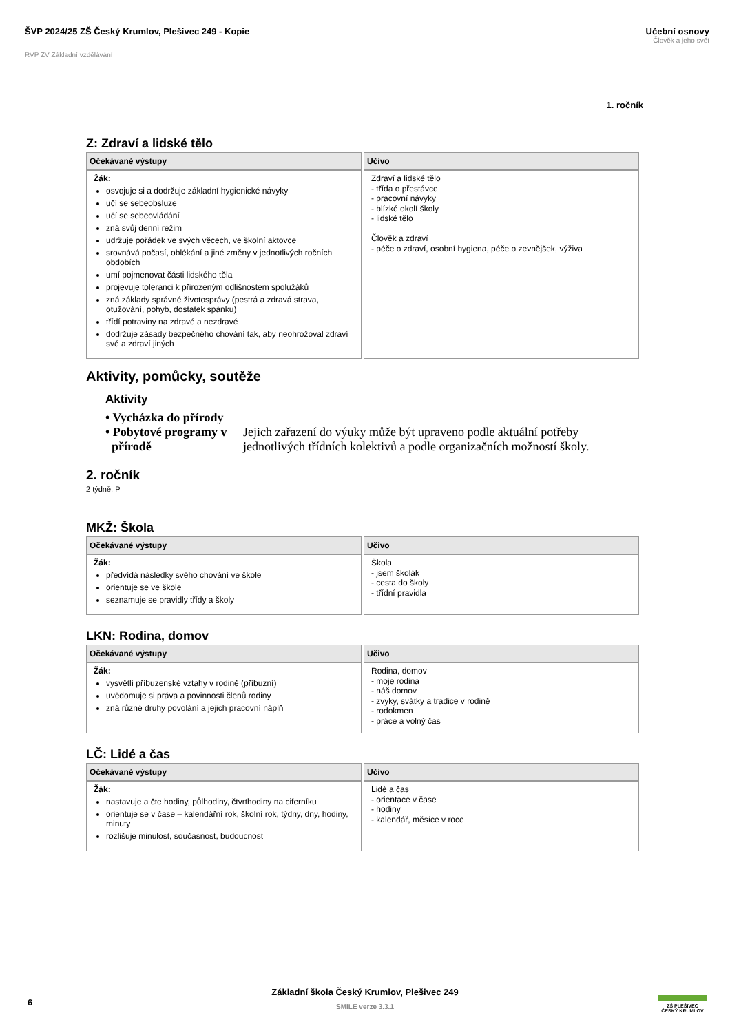ŠVP 2024/25 ZŠ Český Krumlov, Plešivec 249 - Kopie
Učební osnovy
Člověk a jeho svět
RVP ZV Základní vzdělávání
1. ročník
Z: Zdraví a lidské tělo
| Očekávané výstupy | Učivo |
| --- | --- |
| Žák: osvojuje si a dodržuje základní hygienické návyky učí se sebeobsluze učí se sebeovládání zná svůj denní režim udržuje pořádek ve svých věcech, ve školní aktovce srovnává počasí, oblékání a jiné změny v jednotlivých ročních obdobích umí pojmenovat části lidského těla projevuje toleranci k přirozeným odlišnostem spolužáků zná základy správné životosprávy (pestrá a zdravá strava, otužování, pohyb, dostatek spánku) třídí potraviny na zdravé a nezdravé dodržuje zásady bezpečného chování tak, aby neohrožoval zdraví své a zdraví jiných | Zdraví a lidské tělo - třída o přestávce - pracovní návyky - blízké okolí školy - lidské tělo Člověk a zdraví - péče o zdraví, osobní hygiena, péče o zevnějšek, výživa |
Aktivity, pomůcky, soutěže
Aktivity
• Vycházka do přírody
• Pobytové programy v přírodě
Jejich zařazení do výuky může být upraveno podle aktuální potřeby jednotlivých třídních kolektivů a podle organizačních možností školy.
2. ročník
2 týdně, P
MKŽ: Škola
| Očekávané výstupy | Učivo |
| --- | --- |
| Žák: předvídá následky svého chování ve škole orientuje se ve škole seznamuje se pravidly třídy a školy | Škola - jsem školák - cesta do školy - třídní pravidla |
LKN: Rodina, domov
| Očekávané výstupy | Učivo |
| --- | --- |
| Žák: vysvětlí příbuzenské vztahy v rodině (příbuzní) uvědomuje si práva a povinnosti členů rodiny zná různé druhy povolání a jejich pracovní náplň | Rodina, domov - moje rodina - náš domov - zvyky, svátky a tradice v rodině - rodokmen - práce a volný čas |
LČ: Lidé a čas
| Očekávané výstupy | Učivo |
| --- | --- |
| Žák: nastavuje a čte hodiny, půlhodiny, čtvrthodiny na ciferníku orientuje se v čase – kalendářní rok, školní rok, týdny, dny, hodiny, minuty rozlišuje minulost, současnost, budoucnost | Lidé a čas - orientace v čase - hodiny - kalendář, měsíce v roce |
6
Základní škola Český Krumlov, Plešivec 249
SMILE verze 3.3.1
ZŠ PLEŠIVEC
ČESKÝ KRUMLOV